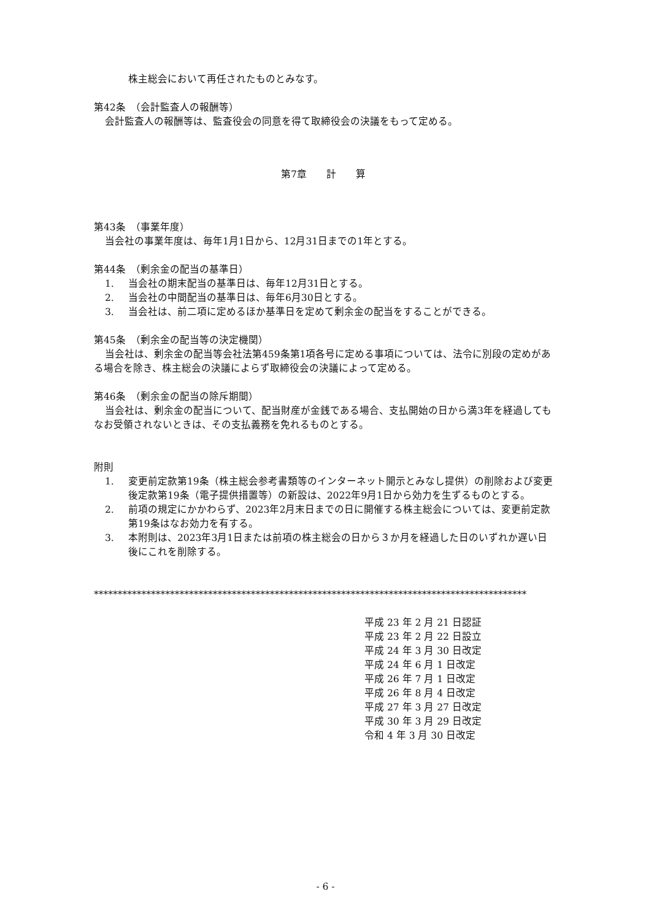株主総会において再任されたものとみなす。
第42条　（会計監査人の報酬等）
会計監査人の報酬等は、監査役会の同意を得て取締役会の決議をもって定める。
第7章　　計　　算
第43条　（事業年度）
当会社の事業年度は、毎年1月1日から、12月31日までの1年とする。
第44条　（剰余金の配当の基準日）
1. 当会社の期末配当の基準日は、毎年12月31日とする。
2. 当会社の中間配当の基準日は、毎年6月30日とする。
3. 当会社は、前二項に定めるほか基準日を定めて剰余金の配当をすることができる。
第45条　（剰余金の配当等の決定機関）
当会社は、剰余金の配当等会社法第459条第1項各号に定める事項については、法令に別段の定めがある場合を除き、株主総会の決議によらず取締役会の決議によって定める。
第46条　（剰余金の配当の除斥期間）
当会社は、剰余金の配当について、配当財産が金銭である場合、支払開始の日から満3年を経過してもなお受領されないときは、その支払義務を免れるものとする。
附則
1. 変更前定款第19条（株主総会参考書類等のインターネット開示とみなし提供）の削除および変更後定款第19条（電子提供措置等）の新設は、2022年9月1日から効力を生ずるものとする。
2. 前項の規定にかかわらず、2023年2月末日までの日に開催する株主総会については、変更前定款第19条はなお効力を有する。
3. 本附則は、2023年3月1日または前項の株主総会の日から３か月を経過した日のいずれか遅い日後にこれを削除する。
*******************************************************************************************
平成 23 年 2 月 21 日認証
平成 23 年 2 月 22 日設立
平成 24 年 3 月 30 日改定
平成 24 年 6 月 1 日改定
平成 26 年 7 月 1 日改定
平成 26 年 8 月 4 日改定
平成 27 年 3 月 27 日改定
平成 30 年 3 月 29 日改定
令和 4 年 3 月 30 日改定
- 6 -